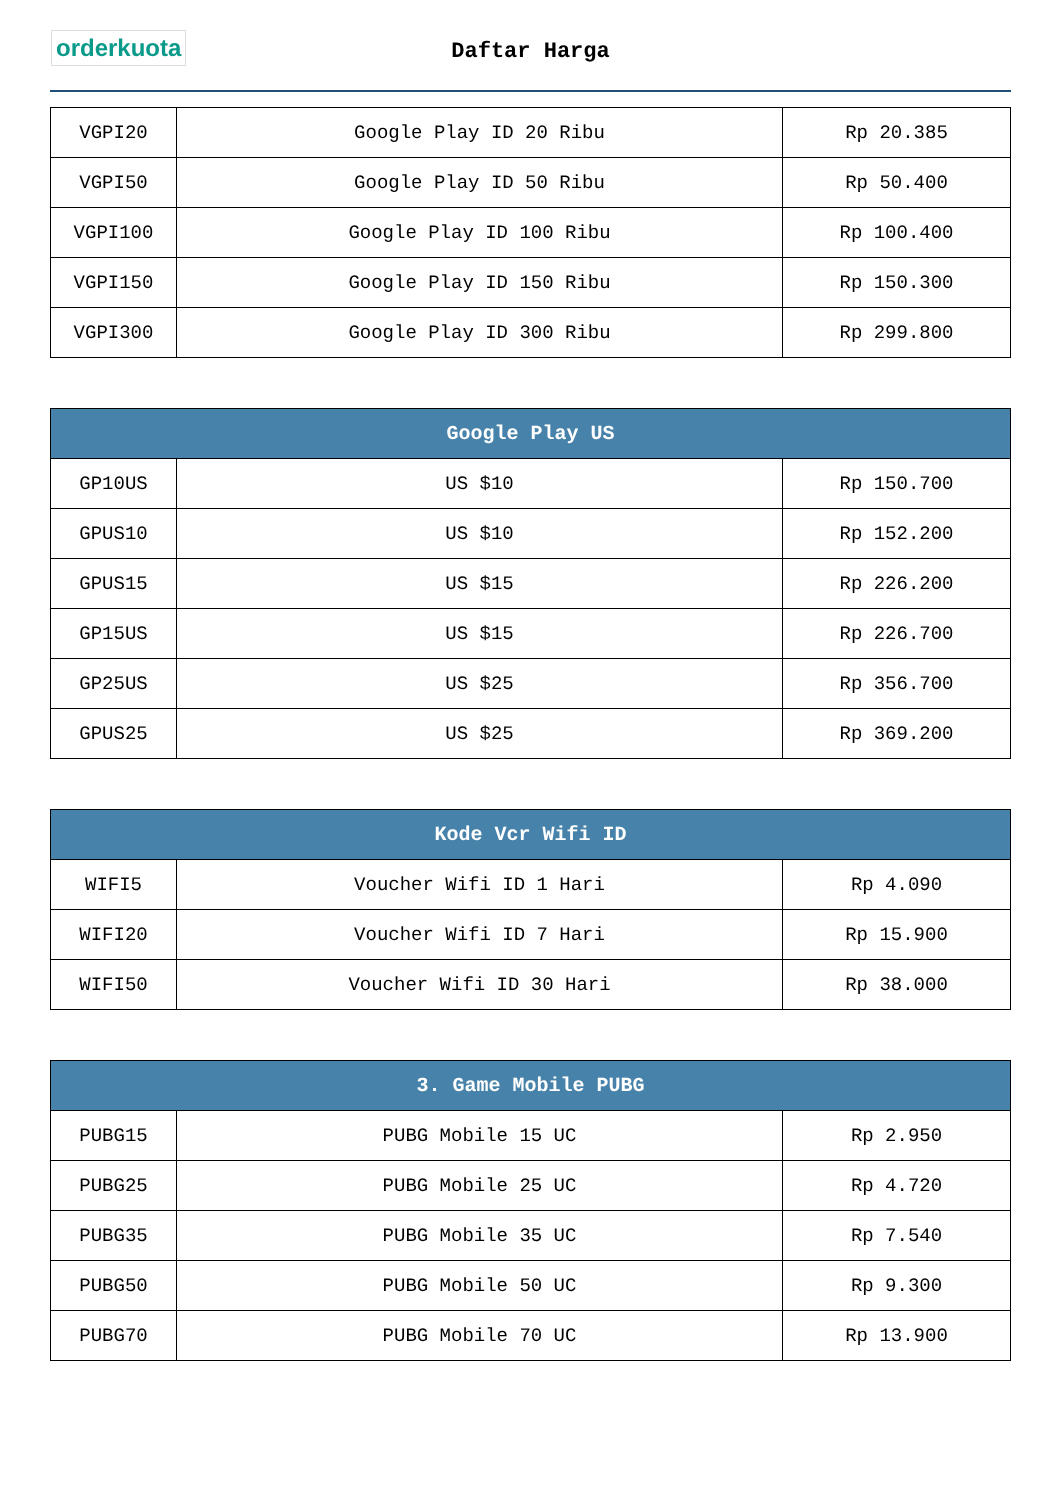orderkuota
Daftar Harga
| VGPI20 | Google Play ID 20 Ribu | Rp 20.385 |
| VGPI50 | Google Play ID 50 Ribu | Rp 50.400 |
| VGPI100 | Google Play ID 100 Ribu | Rp 100.400 |
| VGPI150 | Google Play ID 150 Ribu | Rp 150.300 |
| VGPI300 | Google Play ID 300 Ribu | Rp 299.800 |
| Google Play US | | |
| --- | --- | --- |
| GP10US | US $10 | Rp 150.700 |
| GPUS10 | US $10 | Rp 152.200 |
| GPUS15 | US $15 | Rp 226.200 |
| GP15US | US $15 | Rp 226.700 |
| GP25US | US $25 | Rp 356.700 |
| GPUS25 | US $25 | Rp 369.200 |
| Kode Vcr Wifi ID | | |
| --- | --- | --- |
| WIFI5 | Voucher Wifi ID 1 Hari | Rp 4.090 |
| WIFI20 | Voucher Wifi ID 7 Hari | Rp 15.900 |
| WIFI50 | Voucher Wifi ID 30 Hari | Rp 38.000 |
| 3. Game Mobile PUBG | | |
| --- | --- | --- |
| PUBG15 | PUBG Mobile 15 UC | Rp 2.950 |
| PUBG25 | PUBG Mobile 25 UC | Rp 4.720 |
| PUBG35 | PUBG Mobile 35 UC | Rp 7.540 |
| PUBG50 | PUBG Mobile 50 UC | Rp 9.300 |
| PUBG70 | PUBG Mobile 70 UC | Rp 13.900 |